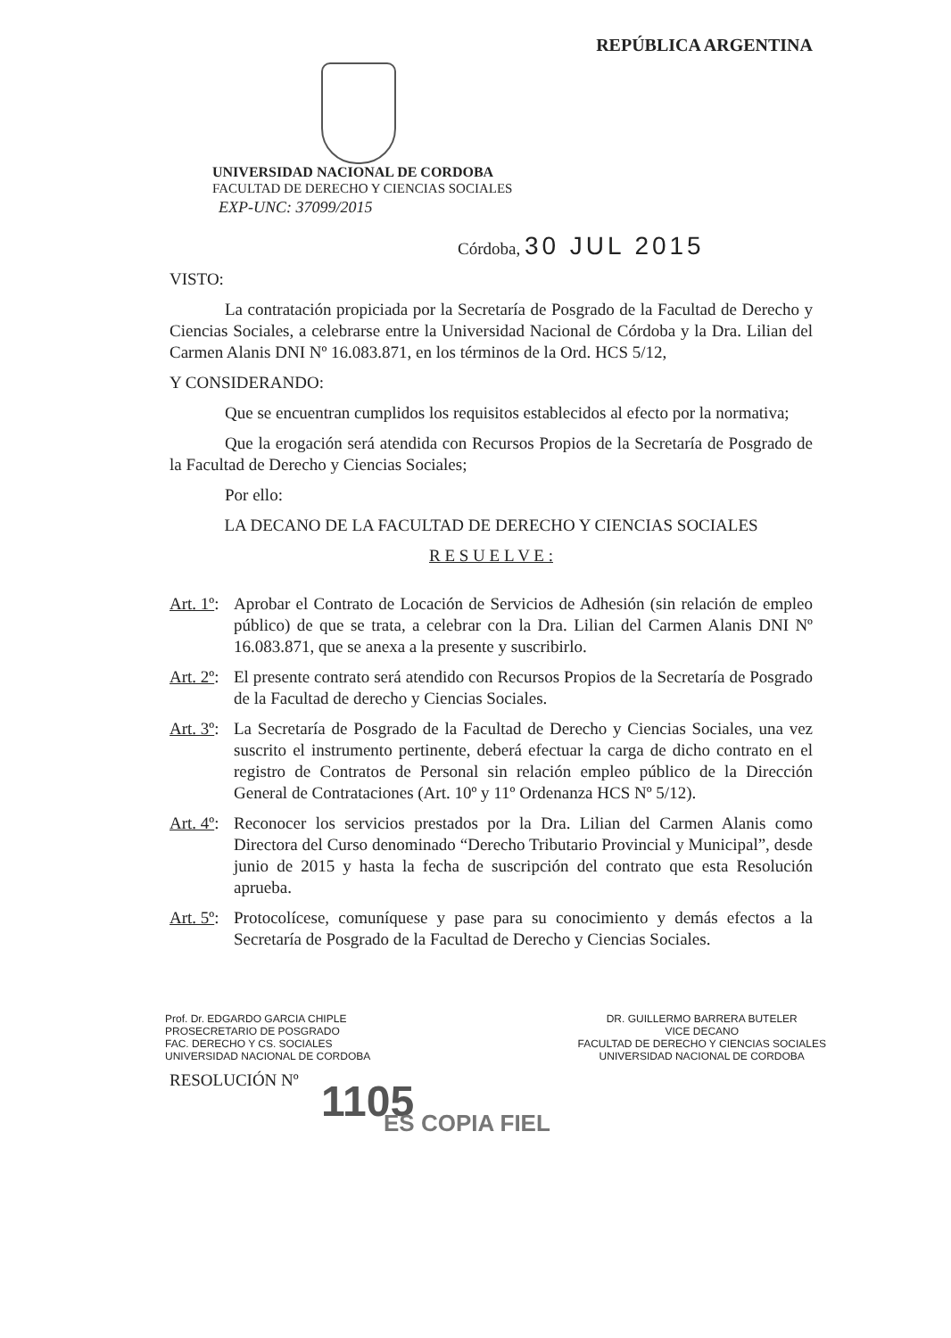REPÚBLICA ARGENTINA
UNIVERSIDAD NACIONAL DE CORDOBA
FACULTAD DE DERECHO Y CIENCIAS SOCIALES
EXP-UNC: 37099/2015
Córdoba, 30 JUL 2015
VISTO:
La contratación propiciada por la Secretaría de Posgrado de la Facultad de Derecho y Ciencias Sociales, a celebrarse entre la Universidad Nacional de Córdoba y la Dra. Lilian del Carmen Alanis DNI Nº 16.083.871, en los términos de la Ord. HCS 5/12,
Y CONSIDERANDO:
Que se encuentran cumplidos los requisitos establecidos al efecto por la normativa;
Que la erogación será atendida con Recursos Propios de la Secretaría de Posgrado de la Facultad de Derecho y Ciencias Sociales;
Por ello:
LA DECANO DE LA FACULTAD DE DERECHO Y CIENCIAS SOCIALES
R E S U E L V E :
Art. 1º:
Aprobar el Contrato de Locación de Servicios de Adhesión (sin relación de empleo público) de que se trata, a celebrar con la Dra. Lilian del Carmen Alanis DNI Nº 16.083.871, que se anexa a la presente y suscribirlo.
Art. 2º:
El presente contrato será atendido con Recursos Propios de la Secretaría de Posgrado de la Facultad de derecho y Ciencias Sociales.
Art. 3º:
La Secretaría de Posgrado de la Facultad de Derecho y Ciencias Sociales, una vez suscrito el instrumento pertinente, deberá efectuar la carga de dicho contrato en el registro de Contratos de Personal sin relación empleo público de la Dirección General de Contrataciones (Art. 10º y 11º Ordenanza HCS Nº 5/12).
Art. 4º:
Reconocer los servicios prestados por la Dra. Lilian del Carmen Alanis como Directora del Curso denominado “Derecho Tributario Provincial y Municipal”, desde junio de 2015 y hasta la fecha de suscripción del contrato que esta Resolución aprueba.
Art. 5º:
Protocolícese, comuníquese y pase para su conocimiento y demás efectos a la Secretaría de Posgrado de la Facultad de Derecho y Ciencias Sociales.
Prof. Dr. EDGARDO GARCIA CHIPLE
PROSECRETARIO DE POSGRADO
FAC. DERECHO Y CS. SOCIALES
UNIVERSIDAD NACIONAL DE CORDOBA
DR. GUILLERMO BARRERA BUTELER
VICE DECANO
FACULTAD DE DERECHO Y CIENCIAS SOCIALES
UNIVERSIDAD NACIONAL DE CORDOBA
RESOLUCIÓN Nº
1105
ES COPIA FIEL